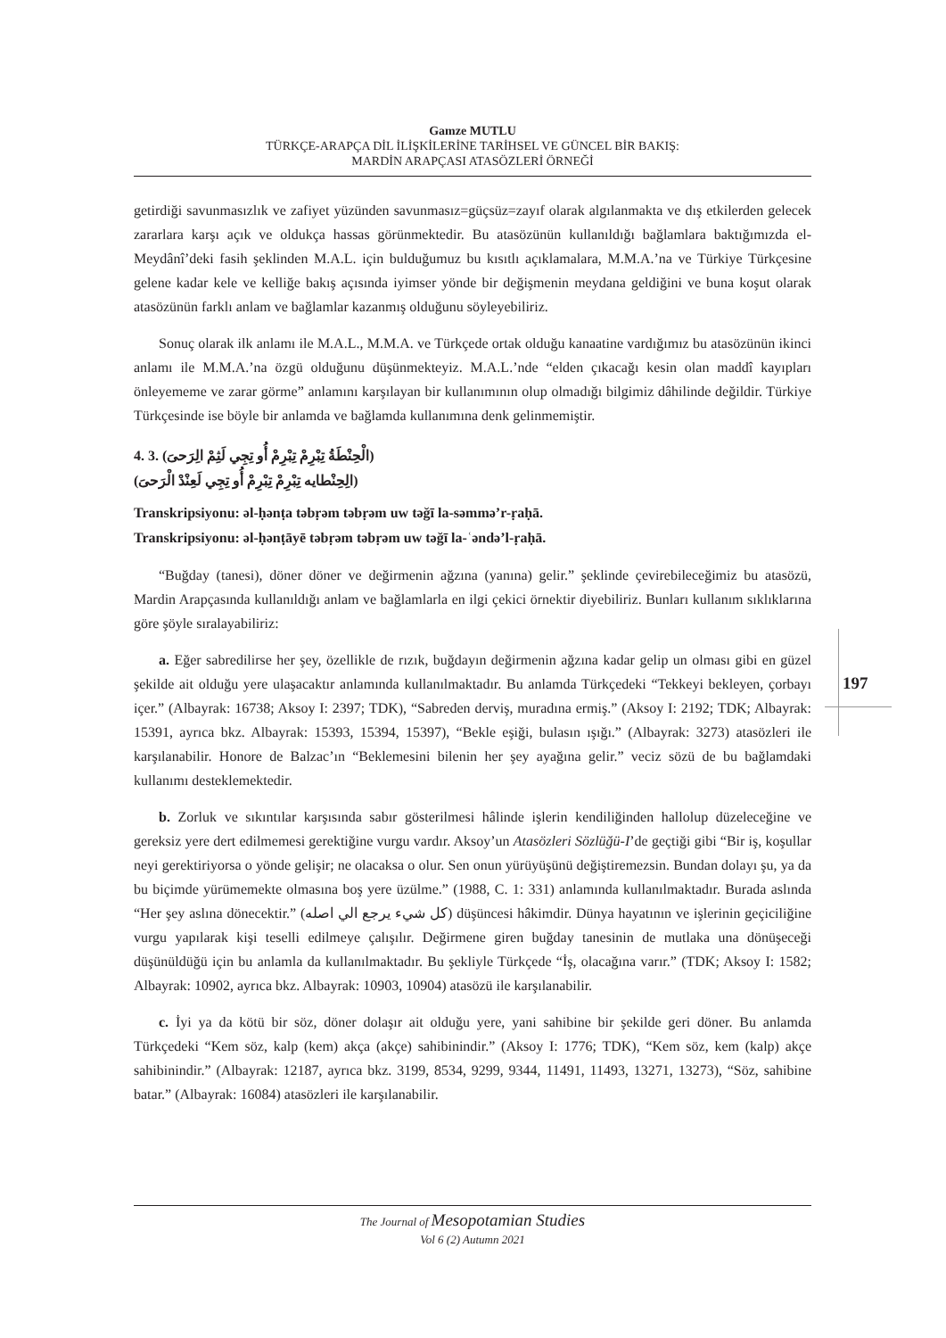Gamze MUTLU
TÜRKÇE-ARAPÇA DİL İLİŞKİLERİNE TARİHSEL VE GÜNCEL BİR BAKIŞ:
MARDİN ARAPÇASI ATASÖZLERİ ÖRNEĞİ
getirdiği savunmasızlık ve zafiyet yüzünden savunmasız=güçsüz=zayıf olarak algılanmakta ve dış etkilerden gelecek zararlara karşı açık ve oldukça hassas görünmektedir. Bu atasözünün kullanıldığı bağlamlara baktığımızda el-Meydânî’deki fasih şeklinden M.A.L. için bulduğumuz bu kısıtlı açıklamalara, M.M.A.’na ve Türkiye Türkçesine gelene kadar kele ve kelliğe bakış açısında iyimser yönde bir değişmenin meydana geldiğini ve buna koşut olarak atasözünün farklı anlam ve bağlamlar kazanmış olduğunu söyleyebiliriz.
Sonuç olarak ilk anlamı ile M.A.L., M.M.A. ve Türkçede ortak olduğu kanaatine vardığımız bu atasözünün ikinci anlamı ile M.M.A.’na özgü olduğunu düşünmekteyiz. M.A.L.’nde “elden çıkacağı kesin olan maddî kayıpları önleyememe ve zarar görme” anlamını karşılayan bir kullanımının olup olmadığı bilgimiz dâhilinde değildir. Türkiye Türkçesinde ise böyle bir anlamda ve bağlamda kullanımına denk gelinmemiştir.
4. 3. (الْحِنْطَةُ تِبْرِمْ تِبْرِمْ أُو تِجِي لَثِمْ الِرَحىَ)
(الِحِنْطايه تِبْرِمْ تِبْرِمْ أُو تِجِي لَعِنْدْ الْرَحىَ)
Transkripsiyonu: əl-ḥənṭa təbṛəm təbṛəm uw təğī la-səmmə’r-ṛaḥā.
Transkripsiyonu: əl-ḥənṭāyē təbṛəm təbṛəm uw təğī la-ʿəndə’l-ṛaḥā.
“Buğday (tanesi), döner döner ve değirmenin ağzına (yanına) gelir.” şeklinde çevirebileceğimiz bu atasözü, Mardin Arapçasında kullanıldığı anlam ve bağlamlarla en ilgi çekici örnektir diyebiliriz. Bunları kullanım sıklıklarına göre şöyle sıralayabiliriz:
a. Eğer sabredilirse her şey, özellikle de rızık, buğdayın değirmenin ağzına kadar gelip un olması gibi en güzel şekilde ait olduğu yere ulaşacaktır anlamında kullanılmaktadır. Bu anlamda Türkçedeki “Tekkeyi bekleyen, çorbayı içer.” (Albayrak: 16738; Aksoy I: 2397; TDK), “Sabreden derviş, muradına ermiş.” (Aksoy I: 2192; TDK; Albayrak: 15391, ayrıca bkz. Albayrak: 15393, 15394, 15397), “Bekle eşiği, bulasın ışığı.” (Albayrak: 3273) atasözleri ile karşılanabilir. Honore de Balzac’ın “Beklemesini bilenin her şey ayağına gelir.” veciz sözü de bu bağlamdaki kullanımı desteklemektedir.
b. Zorluk ve sıkıntılar karşısında sabır gösterilmesi hâlinde işlerin kendiliğinden hallolup düzeleceğine ve gereksiz yere dert edilmemesi gerektiğine vurgu vardır. Aksoy’un Atasözleri Sözlüğü-I’de geçtiği gibi “Bir iş, koşullar neyi gerektiriyorsa o yönde gelişir; ne olacaksa o olur. Sen onun yürüyüşünü değiştiremezsin. Bundan dolayı şu, ya da bu biçimde yürümemekte olmasına boş yere üzülme.” (1988, C. 1: 331) anlamında kullanılmaktadır. Burada aslında “Her şey aslına dönecektir.” (كل شيء يرجع الي اصله) düşüncesi hâkimdir. Dünya hayatının ve işlerinin geçiciliğine vurgu yapılarak kişi teselli edilmeye çalışılır. Değirmene giren buğday tanesinin de mutlaka una dönüşeceği düşünüldüğü için bu anlamla da kullanılmaktadır. Bu şekliyle Türkçede “İş, olacağına varır.” (TDK; Aksoy I: 1582; Albayrak: 10902, ayrıca bkz. Albayrak: 10903, 10904) atasözü ile karşılanabilir.
c. İyi ya da kötü bir söz, döner dolaşır ait olduğu yere, yani sahibine bir şekilde geri döner. Bu anlamda Türkçedeki “Kem söz, kalp (kem) akça (akçe) sahibinindir.” (Aksoy I: 1776; TDK), “Kem söz, kem (kalp) akçe sahibinindir.” (Albayrak: 12187, ayrıca bkz. 3199, 8534, 9299, 9344, 11491, 11493, 13271, 13273), “Söz, sahibine batar.” (Albayrak: 16084) atasözleri ile karşılanabilir.
197
The Journal of Mesopotamian Studies
Vol 6 (2) Autumn 2021